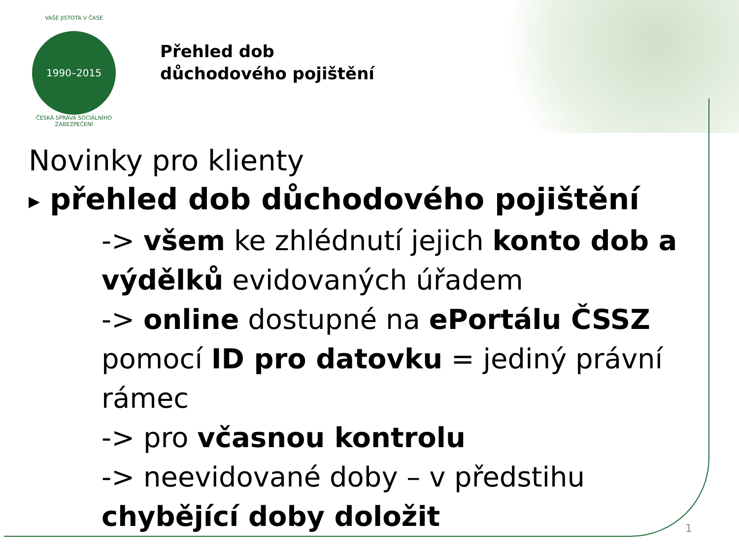VAŠE JISTOTA V ČASE
1990–2015
ČESKÁ SPRÁVA SOCIÁLNÍHO ZABEZPEČENÍ
Přehled dob
důchodového pojištění
Novinky pro klienty
▶ přehled dob důchodového pojištění
-> všem ke zhlédnutí jejich konto dob a výdělků evidovaných úřadem
-> online dostupné na ePortálu ČSSZ pomocí ID pro datovku = jediný právní rámec
-> pro včasnou kontrolu
-> neevidované doby – v předstihu chybějící doby doložit
1